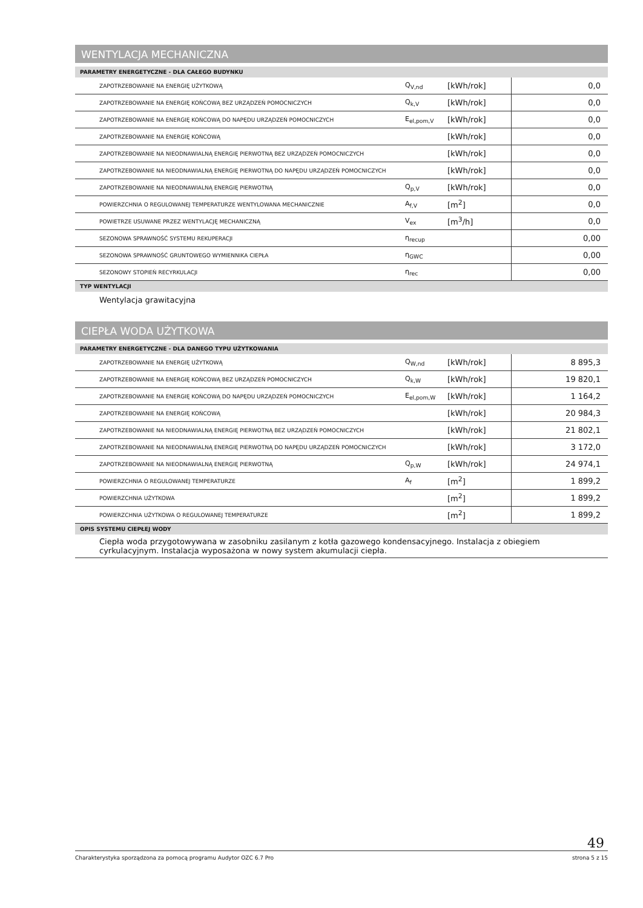WENTYLACJA MECHANICZNA
PARAMETRY ENERGETYCZNE - DLA CAŁEGO BUDYNKU
| ZAPOTRZEBOWANIE NA ENERGIĘ UŻYTKOWĄ | Q<sub>V,nd</sub> | [kWh/rok] | 0,0 |
| ZAPOTRZEBOWANIE NA ENERGIĘ KOŃCOWĄ BEZ URZĄDZEŃ POMOCNICZYCH | Q<sub>k,V</sub> | [kWh/rok] | 0,0 |
| ZAPOTRZEBOWANIE NA ENERGIĘ KOŃCOWĄ DO NAPĘDU URZĄDZEŃ POMOCNICZYCH | E<sub>el,pom,V</sub> | [kWh/rok] | 0,0 |
| ZAPOTRZEBOWANIE NA ENERGIĘ KOŃCOWĄ | | [kWh/rok] | 0,0 |
| ZAPOTRZEBOWANIE NA NIEODNAWIALNĄ ENERGIĘ PIERWOTNĄ BEZ URZĄDZEŃ POMOCNICZYCH | | [kWh/rok] | 0,0 |
| ZAPOTRZEBOWANIE NA NIEODNAWIALNĄ ENERGIĘ PIERWOTNĄ DO NAPĘDU URZĄDZEŃ POMOCNICZYCH | | [kWh/rok] | 0,0 |
| ZAPOTRZEBOWANIE NA NIEODNAWIALNĄ ENERGIĘ PIERWOTNĄ | Q<sub>p,V</sub> | [kWh/rok] | 0,0 |
| POWIERZCHNIA O REGULOWANEJ TEMPERATURZE WENTYLOWANA MECHANICZNIE | A<sub>f,V</sub> | [m<sup>2</sup>] | 0,0 |
| POWIETRZE USUWANE PRZEZ WENTYLACJĘ MECHANICZNĄ | V<sub>ex</sub> | [m<sup>3</sup>/h] | 0,0 |
| SEZONOWA SPRAWNOŚĆ SYSTEMU REKUPERACJI | η<sub>recup</sub> | | 0,00 |
| SEZONOWA SPRAWNOŚĆ GRUNTOWEGO WYMIENNIKA CIEPŁA | η<sub>GWC</sub> | | 0,00 |
| SEZONOWY STOPIEŃ RECYRKULACJI | η<sub>rec</sub> | | 0,00 |
TYP WENTYLACJI
Wentylacja grawitacyjna
CIEPŁA WODA UŻYTKOWA
PARAMETRY ENERGETYCZNE - DLA DANEGO TYPU UŻYTKOWANIA
| ZAPOTRZEBOWANIE NA ENERGIĘ UŻYTKOWĄ | Q<sub>W,nd</sub> | [kWh/rok] | 8 895,3 |
| ZAPOTRZEBOWANIE NA ENERGIĘ KOŃCOWĄ BEZ URZĄDZEŃ POMOCNICZYCH | Q<sub>k,W</sub> | [kWh/rok] | 19 820,1 |
| ZAPOTRZEBOWANIE NA ENERGIĘ KOŃCOWĄ DO NAPĘDU URZĄDZEŃ POMOCNICZYCH | E<sub>el,pom,W</sub> | [kWh/rok] | 1 164,2 |
| ZAPOTRZEBOWANIE NA ENERGIĘ KOŃCOWĄ | | [kWh/rok] | 20 984,3 |
| ZAPOTRZEBOWANIE NA NIEODNAWIALNĄ ENERGIĘ PIERWOTNĄ BEZ URZĄDZEŃ POMOCNICZYCH | | [kWh/rok] | 21 802,1 |
| ZAPOTRZEBOWANIE NA NIEODNAWIALNĄ ENERGIĘ PIERWOTNĄ DO NAPĘDU URZĄDZEŃ POMOCNICZYCH | | [kWh/rok] | 3 172,0 |
| ZAPOTRZEBOWANIE NA NIEODNAWIALNĄ ENERGIĘ PIERWOTNĄ | Q<sub>p,W</sub> | [kWh/rok] | 24 974,1 |
| POWIERZCHNIA O REGULOWANEJ TEMPERATURZE | A<sub>f</sub> | [m<sup>2</sup>] | 1 899,2 |
| POWIERZCHNIA UŻYTKOWA | | [m<sup>2</sup>] | 1 899,2 |
| POWIERZCHNIA UŻYTKOWA O REGULOWANEJ TEMPERATURZE | | [m<sup>2</sup>] | 1 899,2 |
OPIS SYSTEMU CIEPŁEJ WODY
Ciepła woda przygotowywana w zasobniku zasilanym z kotła gazowego kondensacyjnego. Instalacja z obiegiem cyrkulacyjnym. Instalacja wyposażona w nowy system akumulacji ciepła.
49
Charakterystyka sporządzona za pomocą programu Audytor OZC 6.7 Pro strona 5 z 15